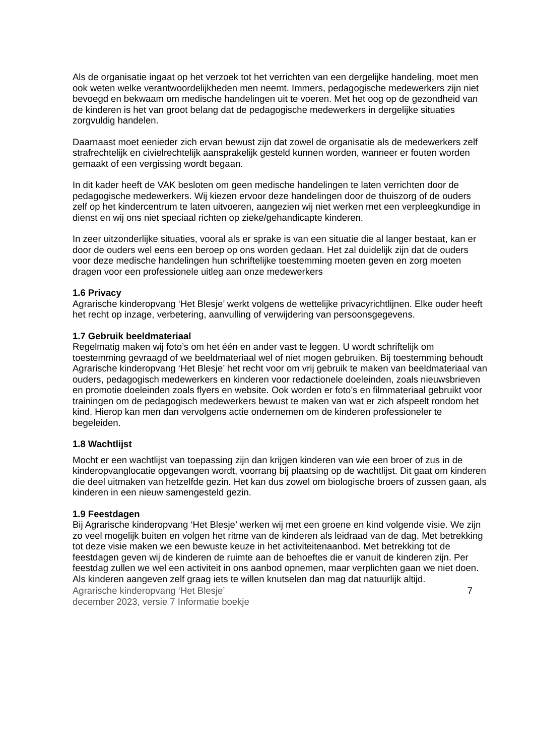Als de organisatie ingaat op het verzoek tot het verrichten van een dergelijke handeling, moet men ook weten welke verantwoordelijkheden men neemt. Immers, pedagogische medewerkers zijn niet bevoegd en bekwaam om medische handelingen uit te voeren. Met het oog op de gezondheid van de kinderen is het van groot belang dat de pedagogische medewerkers in dergelijke situaties zorgvuldig handelen.
Daarnaast moet eenieder zich ervan bewust zijn dat zowel de organisatie als de medewerkers zelf strafrechtelijk en civielrechtelijk aansprakelijk gesteld kunnen worden, wanneer er fouten worden gemaakt of een vergissing wordt begaan.
In dit kader heeft de VAK besloten om geen medische handelingen te laten verrichten door de pedagogische medewerkers. Wij kiezen ervoor deze handelingen door de thuiszorg of de ouders zelf op het kindercentrum te laten uitvoeren, aangezien wij niet werken met een verpleegkundige in dienst en wij ons niet speciaal richten op zieke/gehandicapte kinderen.
In zeer uitzonderlijke situaties, vooral als er sprake is van een situatie die al langer bestaat, kan er door de ouders wel eens een beroep op ons worden gedaan. Het zal duidelijk zijn dat de ouders voor deze medische handelingen hun schriftelijke toestemming moeten geven en zorg moeten dragen voor een professionele uitleg aan onze medewerkers
1.6 Privacy
Agrarische kinderopvang ‘Het Blesje’ werkt volgens de wettelijke privacyrichtlijnen. Elke ouder heeft het recht op inzage, verbetering, aanvulling of verwijdering van persoonsgegevens.
1.7 Gebruik beeldmateriaal
Regelmatig maken wij foto’s om het één en ander vast te leggen. U wordt schriftelijk om toestemming gevraagd of we beeldmateriaal wel of niet mogen gebruiken. Bij toestemming behoudt Agrarische kinderopvang ‘Het Blesje’ het recht voor om vrij gebruik te maken van beeldmateriaal van ouders, pedagogisch medewerkers en kinderen voor redactionele doeleinden, zoals nieuwsbrieven en promotie doeleinden zoals flyers en website. Ook worden er foto’s en filmmateriaal gebruikt voor trainingen om de pedagogisch medewerkers bewust te maken van wat er zich afspeelt rondom het kind. Hierop kan men dan vervolgens actie ondernemen om de kinderen professioneler te begeleiden.
1.8 Wachtlijst
Mocht er een wachtlijst van toepassing zijn dan krijgen kinderen van wie een broer of zus in de kinderopvanglocatie opgevangen wordt, voorrang bij plaatsing op de wachtlijst. Dit gaat om kinderen die deel uitmaken van hetzelfde gezin. Het kan dus zowel om biologische broers of zussen gaan, als kinderen in een nieuw samengesteld gezin.
1.9 Feestdagen
Bij Agrarische kinderopvang ‘Het Blesje’ werken wij met een groene en kind volgende visie. We zijn zo veel mogelijk buiten en volgen het ritme van de kinderen als leidraad van de dag. Met betrekking tot deze visie maken we een bewuste keuze in het activiteitenaanbod. Met betrekking tot de feestdagen geven wij de kinderen de ruimte aan de behoeftes die er vanuit de kinderen zijn. Per feestdag zullen we wel een activiteit in ons aanbod opnemen, maar verplichten gaan we niet doen. Als kinderen aangeven zelf graag iets te willen knutselen dan mag dat natuurlijk altijd.
Agrarische kinderopvang ‘Het Blesje’
december 2023, versie 7 Informatie boekje
7